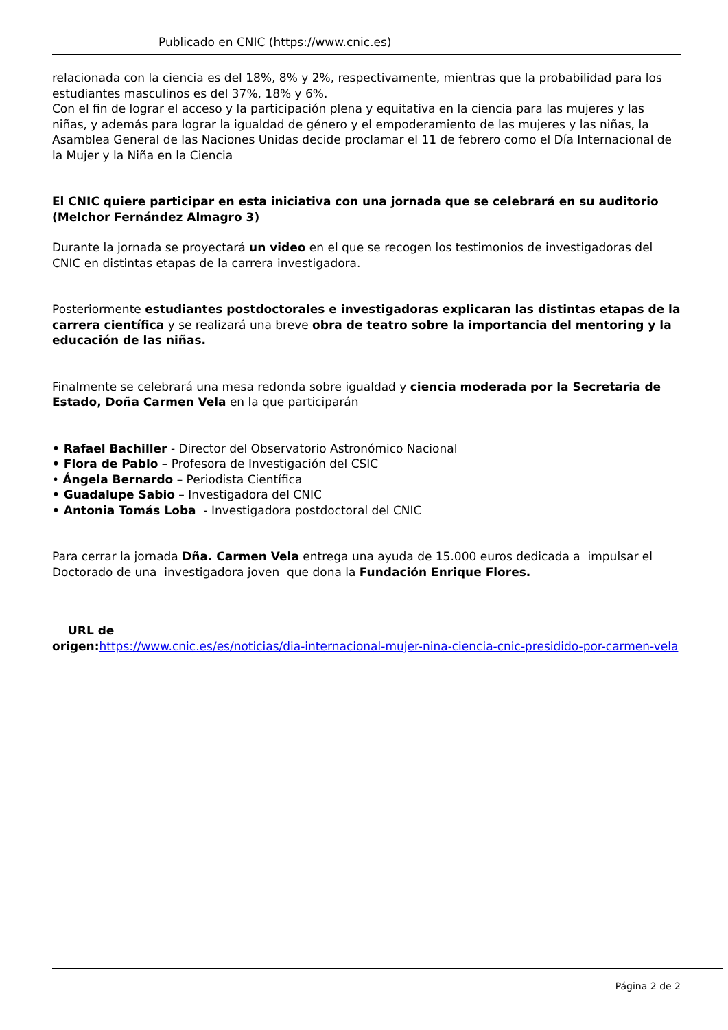Publicado en CNIC (https://www.cnic.es)
relacionada con la ciencia es del 18%, 8% y 2%, respectivamente, mientras que la probabilidad para los estudiantes masculinos es del 37%, 18% y 6%.
Con el fin de lograr el acceso y la participación plena y equitativa en la ciencia para las mujeres y las niñas, y además para lograr la igualdad de género y el empoderamiento de las mujeres y las niñas, la Asamblea General de las Naciones Unidas decide proclamar el 11 de febrero como el Día Internacional de la Mujer y la Niña en la Ciencia
El CNIC quiere participar en esta iniciativa con una jornada que se celebrará en su auditorio (Melchor Fernández Almagro 3)
Durante la jornada se proyectará un video en el que se recogen los testimonios de investigadoras del CNIC en distintas etapas de la carrera investigadora.
Posteriormente estudiantes postdoctorales e investigadoras explicaran las distintas etapas de la carrera científica y se realizará una breve obra de teatro sobre la importancia del mentoring y la educación de las niñas.
Finalmente se celebrará una mesa redonda sobre igualdad y ciencia moderada por la Secretaria de Estado, Doña Carmen Vela en la que participarán
• Rafael Bachiller - Director del Observatorio Astronómico Nacional
• Flora de Pablo – Profesora de Investigación del CSIC
• Ángela Bernardo – Periodista Científica
• Guadalupe Sabio – Investigadora del CNIC
• Antonia Tomás Loba - Investigadora postdoctoral del CNIC
Para cerrar la jornada Dña. Carmen Vela entrega una ayuda de 15.000 euros dedicada a impulsar el Doctorado de una investigadora joven que dona la Fundación Enrique Flores.
URL de
origen: https://www.cnic.es/es/noticias/dia-internacional-mujer-nina-ciencia-cnic-presidido-por-carmen-vela
Página 2 de 2